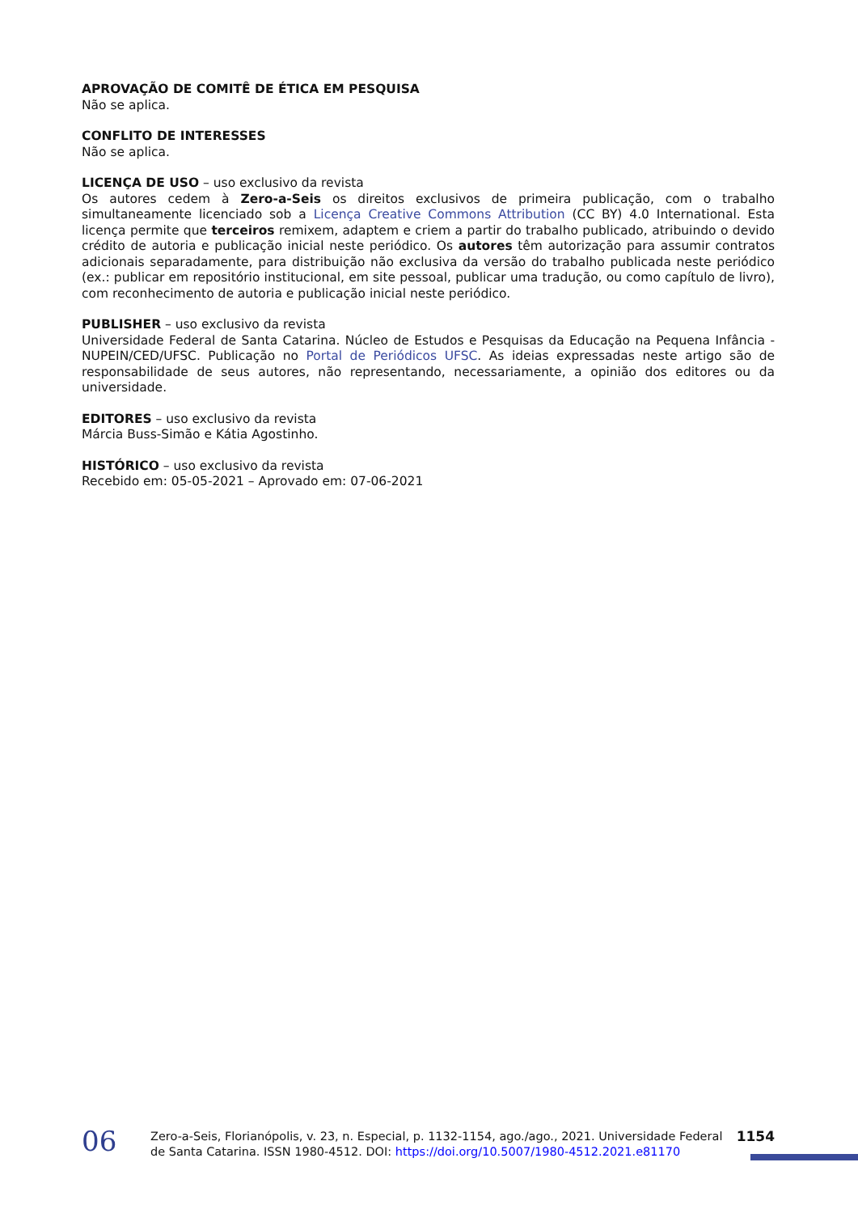APROVAÇÃO DE COMITÊ DE ÉTICA EM PESQUISA
Não se aplica.
CONFLITO DE INTERESSES
Não se aplica.
LICENÇA DE USO – uso exclusivo da revista
Os autores cedem à Zero-a-Seis os direitos exclusivos de primeira publicação, com o trabalho simultaneamente licenciado sob a Licença Creative Commons Attribution (CC BY) 4.0 International. Esta licença permite que terceiros remixem, adaptem e criem a partir do trabalho publicado, atribuindo o devido crédito de autoria e publicação inicial neste periódico. Os autores têm autorização para assumir contratos adicionais separadamente, para distribuição não exclusiva da versão do trabalho publicada neste periódico (ex.: publicar em repositório institucional, em site pessoal, publicar uma tradução, ou como capítulo de livro), com reconhecimento de autoria e publicação inicial neste periódico.
PUBLISHER – uso exclusivo da revista
Universidade Federal de Santa Catarina. Núcleo de Estudos e Pesquisas da Educação na Pequena Infância - NUPEIN/CED/UFSC. Publicação no Portal de Periódicos UFSC. As ideias expressadas neste artigo são de responsabilidade de seus autores, não representando, necessariamente, a opinião dos editores ou da universidade.
EDITORES – uso exclusivo da revista
Márcia Buss-Simão e Kátia Agostinho.
HISTÓRICO – uso exclusivo da revista
Recebido em: 05-05-2021 – Aprovado em: 07-06-2021
06
Zero-a-Seis, Florianópolis, v. 23, n. Especial, p. 1132-1154, ago./ago., 2021. Universidade Federal de Santa Catarina. ISSN 1980-4512. DOI: https://doi.org/10.5007/1980-4512.2021.e81170
1154